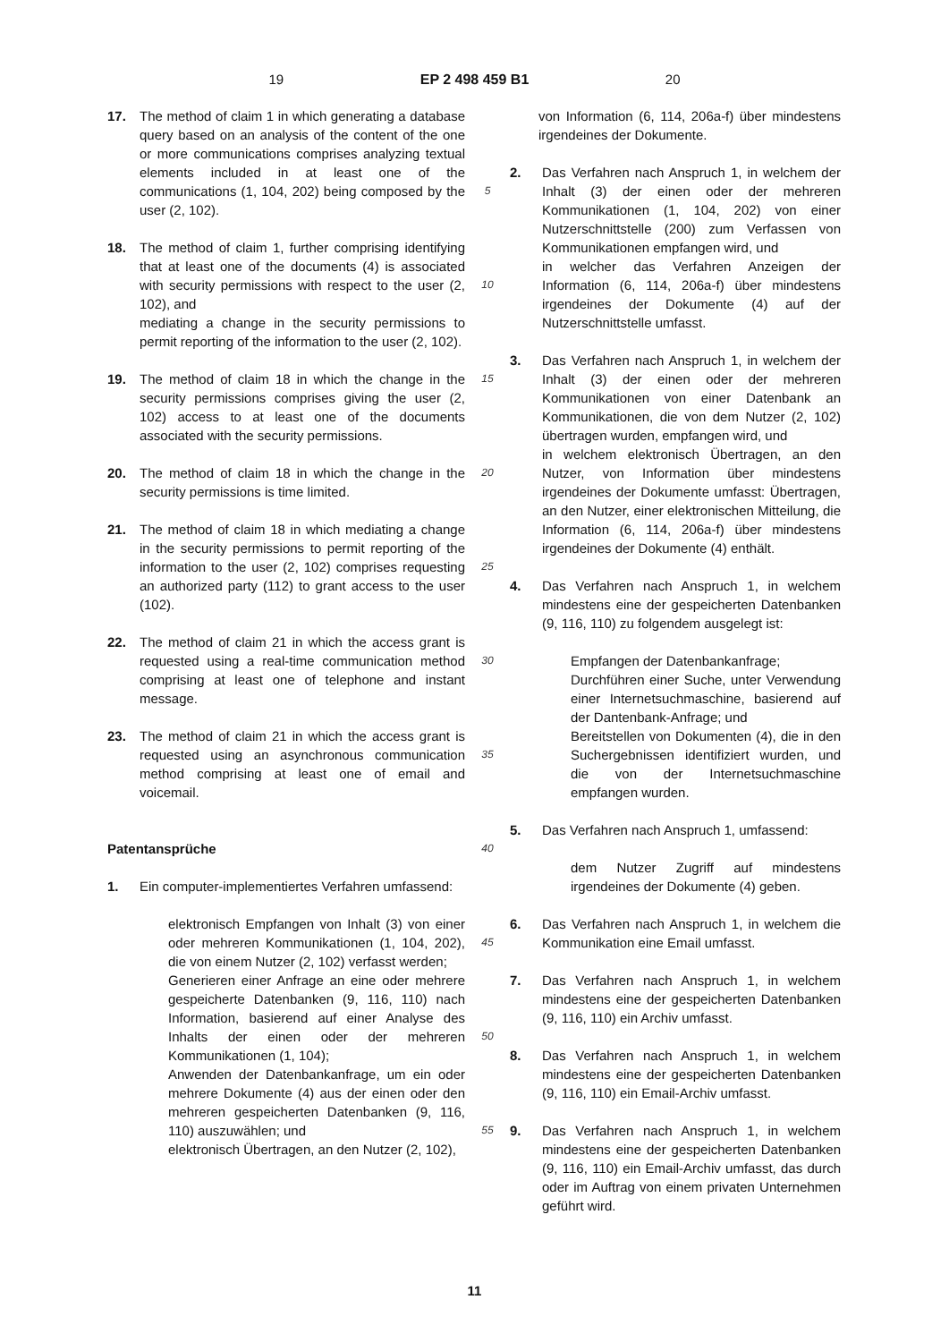19 EP 2 498 459 B1 20
17. The method of claim 1 in which generating a database query based on an analysis of the content of the one or more communications comprises analyzing textual elements included in at least one of the communications (1, 104, 202) being composed by the user (2, 102).
18. The method of claim 1, further comprising identifying that at least one of the documents (4) is associated with security permissions with respect to the user (2, 102), and
mediating a change in the security permissions to permit reporting of the information to the user (2, 102).
19. The method of claim 18 in which the change in the security permissions comprises giving the user (2, 102) access to at least one of the documents associated with the security permissions.
20. The method of claim 18 in which the change in the security permissions is time limited.
21. The method of claim 18 in which mediating a change in the security permissions to permit reporting of the information to the user (2, 102) comprises requesting an authorized party (112) to grant access to the user (102).
22. The method of claim 21 in which the access grant is requested using a real-time communication method comprising at least one of telephone and instant message.
23. The method of claim 21 in which the access grant is requested using an asynchronous communication method comprising at least one of email and voicemail.
Patentansprüche
1. Ein computer-implementiertes Verfahren umfassend:
elektronisch Empfangen von Inhalt (3) von einer oder mehreren Kommunikationen (1, 104, 202), die von einem Nutzer (2, 102) verfasst werden;
Generieren einer Anfrage an eine oder mehrere gespeicherte Datenbanken (9, 116, 110) nach Information, basierend auf einer Analyse des Inhalts der einen oder der mehreren Kommunikationen (1, 104);
Anwenden der Datenbankanfrage, um ein oder mehrere Dokumente (4) aus der einen oder den mehreren gespeicherten Datenbanken (9, 116, 110) auszuwählen; und
elektronisch Übertragen, an den Nutzer (2, 102),
5
10
15
20
25
30
35
40
45
50
55
von Information (6, 114, 206a-f) über mindestens irgendeines der Dokumente.
2. Das Verfahren nach Anspruch 1, in welchem der Inhalt (3) der einen oder der mehreren Kommunikationen (1, 104, 202) von einer Nutzerschnittstelle (200) zum Verfassen von Kommunikationen empfangen wird, und
in welcher das Verfahren Anzeigen der Information (6, 114, 206a-f) über mindestens irgendeines der Dokumente (4) auf der Nutzerschnittstelle umfasst.
3. Das Verfahren nach Anspruch 1, in welchem der Inhalt (3) der einen oder der mehreren Kommunikationen von einer Datenbank an Kommunikationen, die von dem Nutzer (2, 102) übertragen wurden, empfangen wird, und
in welchem elektronisch Übertragen, an den Nutzer, von Information über mindestens irgendeines der Dokumente umfasst: Übertragen, an den Nutzer, einer elektronischen Mitteilung, die Information (6, 114, 206a-f) über mindestens irgendeines der Dokumente (4) enthält.
4. Das Verfahren nach Anspruch 1, in welchem mindestens eine der gespeicherten Datenbanken (9, 116, 110) zu folgendem ausgelegt ist:
Empfangen der Datenbankanfrage;
Durchführen einer Suche, unter Verwendung einer Internetsuchmaschine, basierend auf der Dantenbank-Anfrage; und
Bereitstellen von Dokumenten (4), die in den Suchergebnissen identifiziert wurden, und die von der Internetsuchmaschine empfangen wurden.
5. Das Verfahren nach Anspruch 1, umfassend:
dem Nutzer Zugriff auf mindestens irgendeines der Dokumente (4) geben.
6. Das Verfahren nach Anspruch 1, in welchem die Kommunikation eine Email umfasst.
7. Das Verfahren nach Anspruch 1, in welchem mindestens eine der gespeicherten Datenbanken (9, 116, 110) ein Archiv umfasst.
8. Das Verfahren nach Anspruch 1, in welchem mindestens eine der gespeicherten Datenbanken (9, 116, 110) ein Email-Archiv umfasst.
9. Das Verfahren nach Anspruch 1, in welchem mindestens eine der gespeicherten Datenbanken (9, 116, 110) ein Email-Archiv umfasst, das durch oder im Auftrag von einem privaten Unternehmen geführt wird.
11